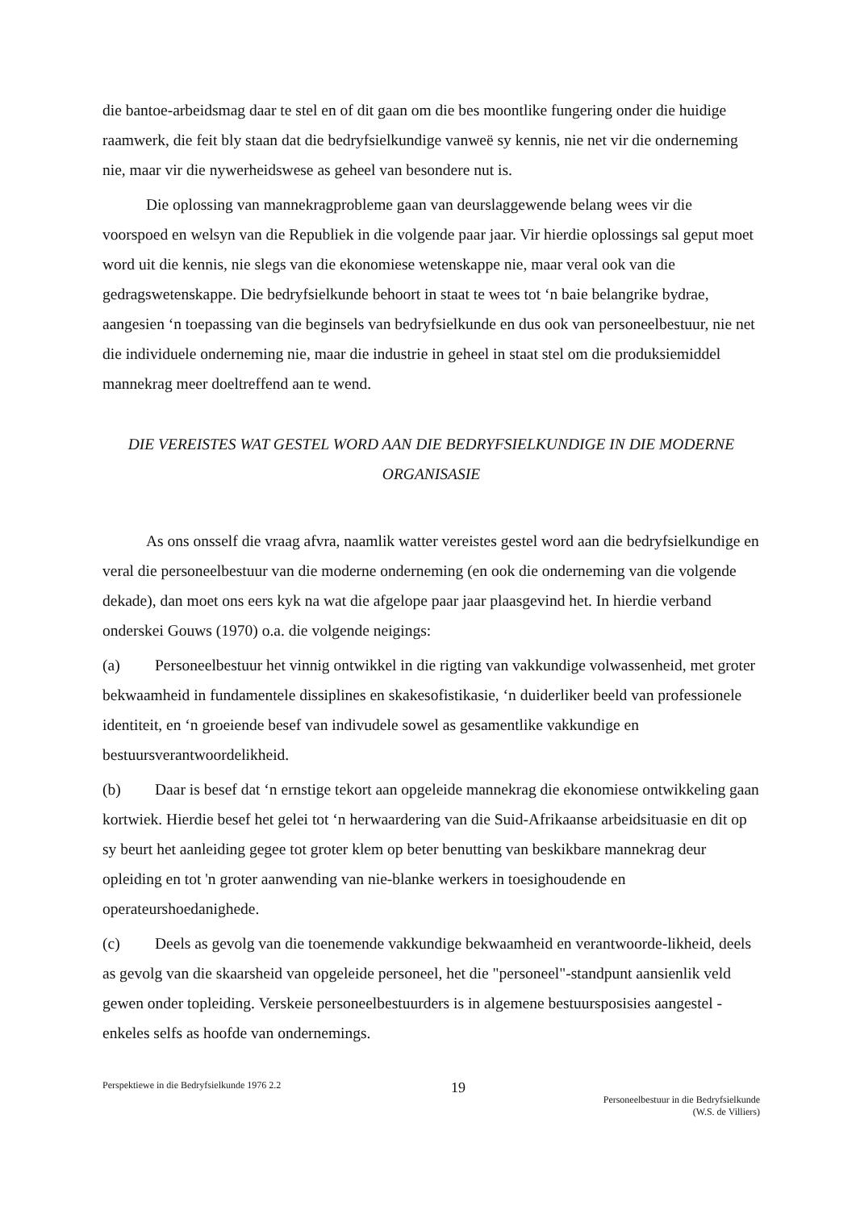die bantoe-arbeidsmag daar te stel en of dit gaan om die bes moontlike fungering onder die huidige raamwerk, die feit bly staan dat die bedryfsielkundige vanweë sy kennis, nie net vir die onderneming nie, maar vir die nywerheidswese as geheel van besondere nut is.
Die oplossing van mannekragprobleme gaan van deurslaggewende belang wees vir die voorspoed en welsyn van die Republiek in die volgende paar jaar. Vir hierdie oplossings sal geput moet word uit die kennis, nie slegs van die ekonomiese wetenskappe nie, maar veral ook van die gedragswetenskappe. Die bedryfsielkunde behoort in staat te wees tot ‘n baie belangrike bydrae, aangesien ‘n toepassing van die beginsels van bedryfsielkunde en dus ook van personeelbestuur, nie net die individuele onderneming nie, maar die industrie in geheel in staat stel om die produksiemiddel mannekrag meer doeltreffend aan te wend.
DIE VEREISTES WAT GESTEL WORD AAN DIE BEDRYFSIELKUNDIGE IN DIE MODERNE ORGANISASIE
As ons onsself die vraag afvra, naamlik watter vereistes gestel word aan die bedryfsielkundige en veral die personeelbestuur van die moderne onderneming (en ook die onderneming van die volgende dekade), dan moet ons eers kyk na wat die afgelope paar jaar plaasgevind het. In hierdie verband onderskei Gouws (1970) o.a. die volgende neigings:
(a) Personeelbestuur het vinnig ontwikkel in die rigting van vakkundige volwassenheid, met groter bekwaamheid in fundamentele dissiplines en skakesofistikasie, ‘n duiderliker beeld van professionele identiteit, en ‘n groeiende besef van indivudele sowel as gesamentlike vakkundige en bestuursverantwoordelikheid.
(b) Daar is besef dat ‘n ernstige tekort aan opgeleide mannekrag die ekonomiese ontwikkeling gaan kortwiek. Hierdie besef het gelei tot ‘n herwaardering van die Suid-Afrikaanse arbeidsituasie en dit op sy beurt het aanleiding gegee tot groter klem op beter benutting van beskikbare mannekrag deur opleiding en tot 'n groter aanwending van nie-blanke werkers in toesighoudende en operateurshoedanighede.
(c) Deels as gevolg van die toenemende vakkundige bekwaamheid en verantwoorde-likheid, deels as gevolg van die skaarsheid van opgeleide personeel, het die "personeel"-standpunt aansienlik veld gewen onder topleiding. Verskeie personeelbestuurders is in algemene bestuursposisies aangestel - enkeles selfs as hoofde van ondernemings.
Perspektiewe in die Bedryfsielkunde 1976 2.2
19
Personeelbestuur in die Bedryfsielkunde
(W.S. de Villiers)